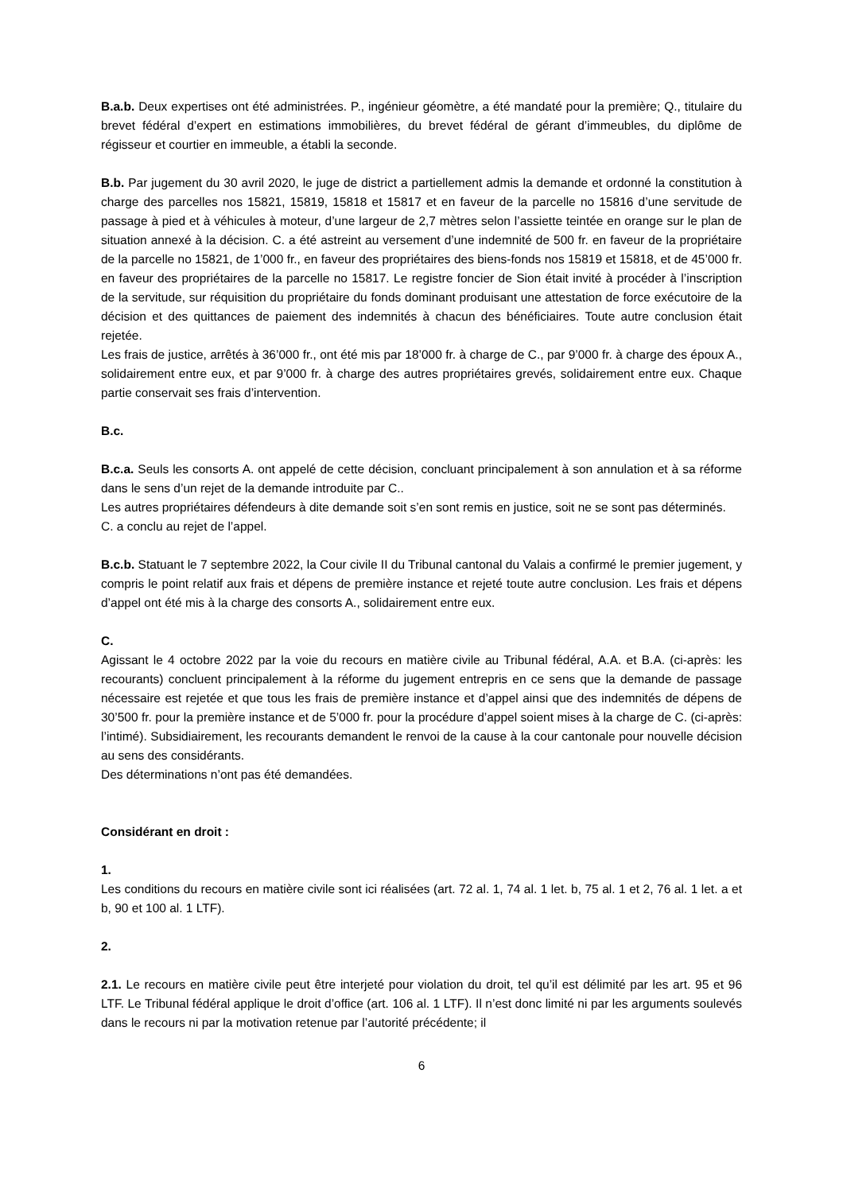B.a.b. Deux expertises ont été administrées. P., ingénieur géomètre, a été mandaté pour la première; Q., titulaire du brevet fédéral d’expert en estimations immobilières, du brevet fédéral de gérant d’immeubles, du diplôme de régisseur et courtier en immeuble, a établi la seconde.
B.b. Par jugement du 30 avril 2020, le juge de district a partiellement admis la demande et ordonné la constitution à charge des parcelles nos 15821, 15819, 15818 et 15817 et en faveur de la parcelle no 15816 d’une servitude de passage à pied et à véhicules à moteur, d’une largeur de 2,7 mètres selon l’assiette teintée en orange sur le plan de situation annexé à la décision. C. a été astreint au versement d’une indemnité de 500 fr. en faveur de la propriétaire de la parcelle no 15821, de 1’000 fr., en faveur des propriétaires des biens-fonds nos 15819 et 15818, et de 45’000 fr. en faveur des propriétaires de la parcelle no 15817. Le registre foncier de Sion était invité à procéder à l’inscription de la servitude, sur réquisition du propriétaire du fonds dominant produisant une attestation de force exécutoire de la décision et des quittances de paiement des indemnités à chacun des bénéficiaires. Toute autre conclusion était rejetée.
Les frais de justice, arrêtés à 36’000 fr., ont été mis par 18’000 fr. à charge de C., par 9’000 fr. à charge des époux A., solidairement entre eux, et par 9’000 fr. à charge des autres propriétaires grevés, solidairement entre eux. Chaque partie conservait ses frais d’intervention.
B.c.
B.c.a. Seuls les consorts A. ont appelé de cette décision, concluant principalement à son annulation et à sa réforme dans le sens d’un rejet de la demande introduite par C..
Les autres propriétaires défendeurs à dite demande soit s’en sont remis en justice, soit ne se sont pas déterminés.
C. a conclu au rejet de l’appel.
B.c.b. Statuant le 7 septembre 2022, la Cour civile II du Tribunal cantonal du Valais a confirmé le premier jugement, y compris le point relatif aux frais et dépens de première instance et rejeté toute autre conclusion. Les frais et dépens d’appel ont été mis à la charge des consorts A., solidairement entre eux.
C.
Agissant le 4 octobre 2022 par la voie du recours en matière civile au Tribunal fédéral, A.A. et B.A. (ci-après: les recourants) concluent principalement à la réforme du jugement entrepris en ce sens que la demande de passage nécessaire est rejetée et que tous les frais de première instance et d’appel ainsi que des indemnités de dépens de 30’500 fr. pour la première instance et de 5’000 fr. pour la procédure d’appel soient mises à la charge de C. (ci-après: l’intimé). Subsidiairement, les recourants demandent le renvoi de la cause à la cour cantonale pour nouvelle décision au sens des considérants.
Des déterminations n’ont pas été demandées.
Considérant en droit :
1.
Les conditions du recours en matière civile sont ici réalisées (art. 72 al. 1, 74 al. 1 let. b, 75 al. 1 et 2, 76 al. 1 let. a et b, 90 et 100 al. 1 LTF).
2.
2.1. Le recours en matière civile peut être interjeté pour violation du droit, tel qu’il est délimité par les art. 95 et 96 LTF. Le Tribunal fédéral applique le droit d’office (art. 106 al. 1 LTF). Il n’est donc limité ni par les arguments soulevés dans le recours ni par la motivation retenue par l’autorité précédente; il
6